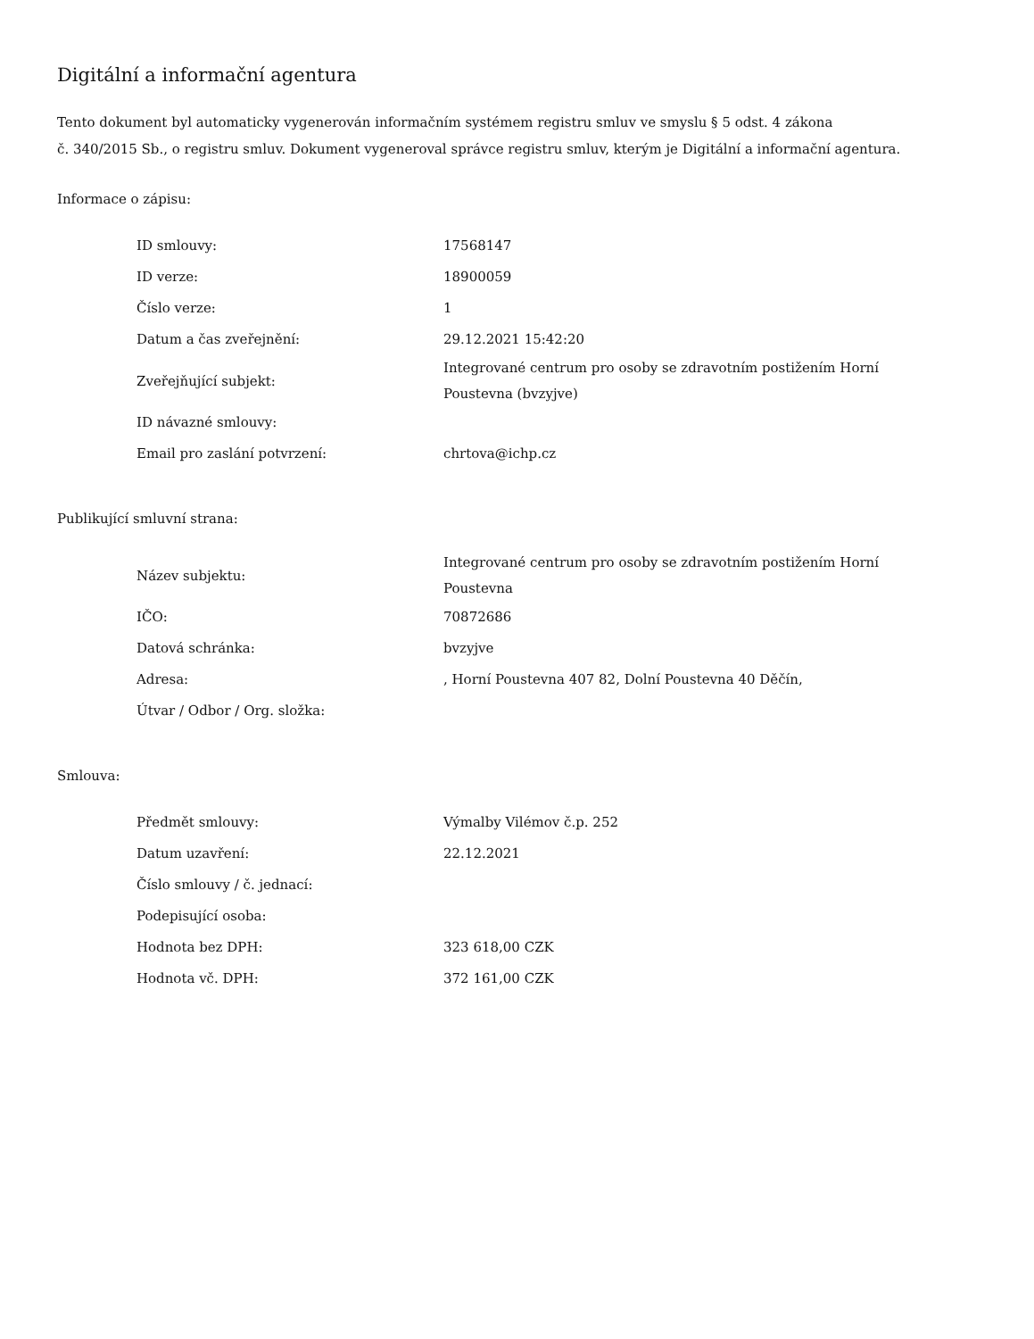Digitální a informační agentura
Tento dokument byl automaticky vygenerován informačním systémem registru smluv ve smyslu § 5 odst. 4 zákona
č. 340/2015 Sb., o registru smluv. Dokument vygeneroval správce registru smluv, kterým je Digitální a informační agentura.
Informace o zápisu:
| ID smlouvy: | 17568147 |
| ID verze: | 18900059 |
| Číslo verze: | 1 |
| Datum a čas zveřejnění: | 29.12.2021 15:42:20 |
| Zveřejňující subjekt: | Integrované centrum pro osoby se zdravotním postižením Horní Poustevna (bvzyjve) |
| ID návazné smlouvy: | |
| Email pro zaslání potvrzení: | chrtova@ichp.cz |
Publikující smluvní strana:
| Název subjektu: | Integrované centrum pro osoby se zdravotním postižením Horní Poustevna |
| IČO: | 70872686 |
| Datová schránka: | bvzyjve |
| Adresa: | , Horní Poustevna 407 82, Dolní Poustevna 40 Děčín, |
| Útvar / Odbor / Org. složka: | |
Smlouva:
| Předmět smlouvy: | Výmalby Vilémov č.p. 252 |
| Datum uzavření: | 22.12.2021 |
| Číslo smlouvy / č. jednací: | |
| Podepisující osoba: | |
| Hodnota bez DPH: | 323 618,00 CZK |
| Hodnota vč. DPH: | 372 161,00 CZK |